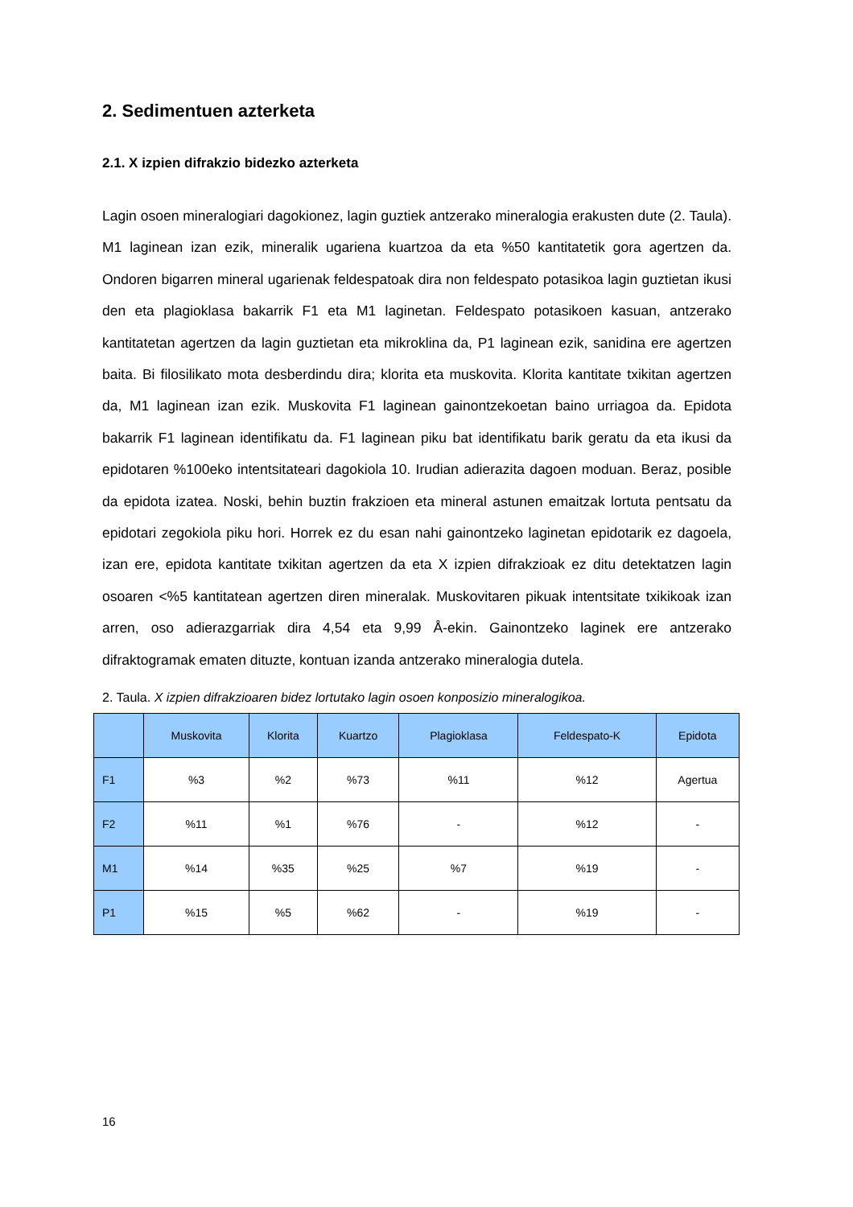2. Sedimentuen azterketa
2.1. X izpien difrakzio bidezko azterketa
Lagin osoen mineralogiari dagokionez, lagin guztiek antzerako mineralogia erakusten dute (2. Taula). M1 laginean izan ezik, mineralik ugariena kuartzoa da eta %50 kantitatetik gora agertzen da. Ondoren bigarren mineral ugarienak feldespatoak dira non feldespato potasikoa lagin guztietan ikusi den eta plagioklasa bakarrik F1 eta M1 laginetan. Feldespato potasikoen kasuan, antzerako kantitatetan agertzen da lagin guztietan eta mikroklina da, P1 laginean ezik, sanidina ere agertzen baita. Bi filosilikato mota desberdindu dira; klorita eta muskovita. Klorita kantitate txikitan agertzen da, M1 laginean izan ezik. Muskovita F1 laginean gainontzekoetan baino urriagoa da. Epidota bakarrik F1 laginean identifikatu da. F1 laginean piku bat identifikatu barik geratu da eta ikusi da epidotaren %100eko intentsitateari dagokiola 10. Irudian adierazita dagoen moduan. Beraz, posible da epidota izatea. Noski, behin buztin frakzioen eta mineral astunen emaitzak lortuta pentsatu da epidotari zegokiola piku hori. Horrek ez du esan nahi gainontzeko laginetan epidotarik ez dagoela, izan ere, epidota kantitate txikitan agertzen da eta X izpien difrakzioak ez ditu detektatzen lagin osoaren <%5 kantitatean agertzen diren mineralak. Muskovitaren pikuak intentsitate txikikoak izan arren, oso adierazgarriak dira 4,54 eta 9,99 Å-ekin. Gainontzeko laginek ere antzerako difraktogramak ematen dituzte, kontuan izanda antzerako mineralogia dutela.
2. Taula. X izpien difrakzioaren bidez lortutako lagin osoen konposizio mineralogikoa.
| | Muskovita | Klorita | Kuartzo | Plagioklasa | Feldespato-K | Epidota |
| --- | --- | --- | --- | --- | --- | --- |
| F1 | %3 | %2 | %73 | %11 | %12 | Agertua |
| F2 | %11 | %1 | %76 | - | %12 | - |
| M1 | %14 | %35 | %25 | %7 | %19 | - |
| P1 | %15 | %5 | %62 | - | %19 | - |
16